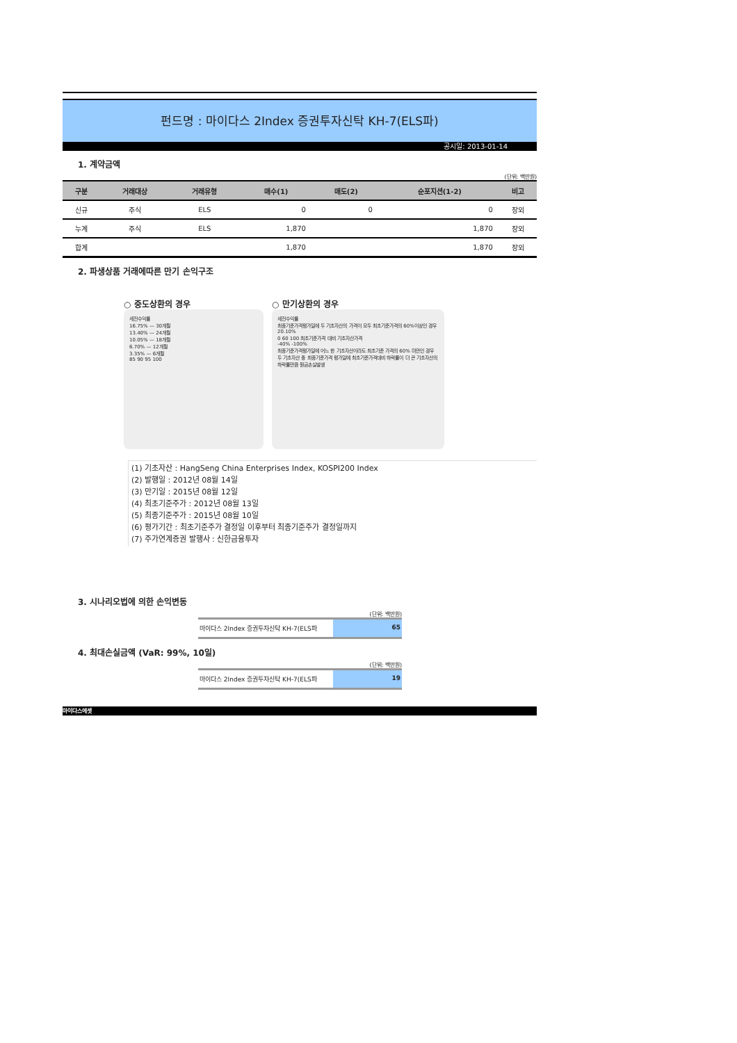펀드명 : 마이다스 2Index 증권투자신탁 KH-7(ELS파)
공시일: 2013-01-14
1. 계약금액
(단위: 백만원)
| 구분 | 거래대상 | 거래유형 | 매수(1) | 매도(2) | 순포지션(1-2) | 비고 |
| --- | --- | --- | --- | --- | --- | --- |
| 신규 | 주식 | ELS | 0 | 0 | 0 | 장외 |
| 누계 | 주식 | ELS | 1,870 | | 1,870 | 장외 |
| 합계 | | | 1,870 | | 1,870 | 장외 |
2. 파생상품 거래에따른 만기 손익구조
○ 중도상환의 경우
세전수익률
16.75% — 30개월
13.40% — 24개월
10.05% — 18개월
6.70% — 12개월
3.35% — 6개월
85 90 95 100
○ 만기상환의 경우
세전수익률
최종기준가격평가일에 두 기초자산의 가격이 모두 최초기준가격의 60%이상인 경우
20.10%
0 60 100 최초기준가격 대비 기초자산가격
-40% -100%
최종기준가격평가일에 어느 한 기초자산이라도 최초기준 가격의 60% 미만인 경우
두 기초자산 중 최종기준가격 평가일에 최초기준가격대비 하락률이 더 큰 기초자산의 하락률만큼 원금손실발생
(1) 기초자산 : HangSeng China Enterprises Index, KOSPI200 Index
(2) 발행일 : 2012년 08월 14일
(3) 만기일 : 2015년 08월 12일
(4) 최초기준주가 : 2012년 08월 13일
(5) 최종기준주가 : 2015년 08월 10일
(6) 평가기간 : 최초기준주가 결정일 이후부터 최종기준주가 결정일까지
(7) 주가연계증권 발행사 : 신한금융투자
3. 시나리오법에 의한 손익변동
(단위: 백만원)
마이다스 2Index 증권투자신탁 KH-7(ELS파
65
4. 최대손실금액 (VaR: 99%, 10일)
(단위: 백만원)
마이다스 2Index 증권투자신탁 KH-7(ELS파
19
마이다스에셋